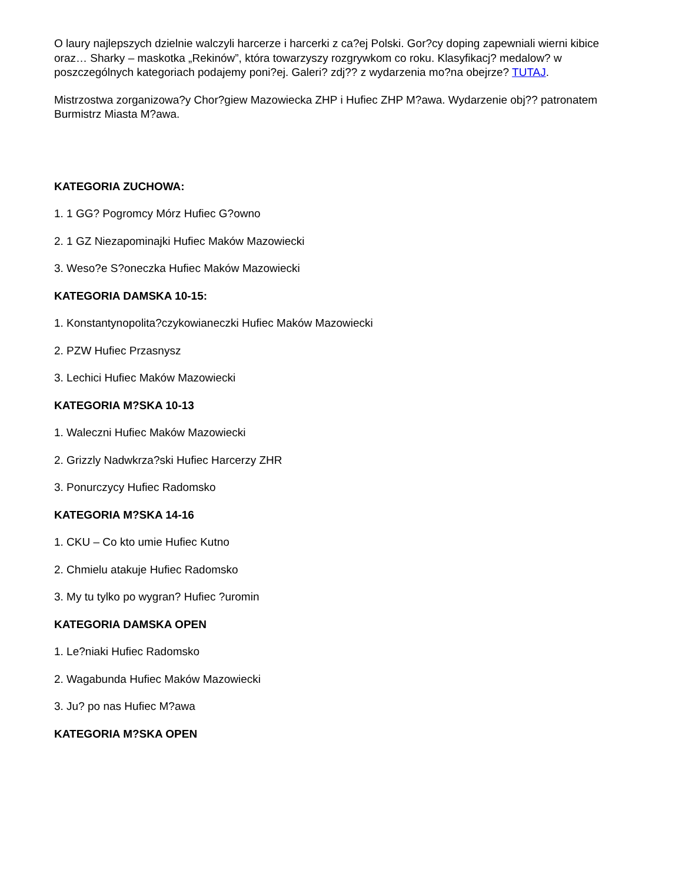O laury najlepszych dzielnie walczyli harcerze i harcerki z ca?ej Polski. Gor?cy doping zapewniali wierni kibice oraz… Sharky – maskotka „Rekinów”, która towarzyszy rozgrywkom co roku. Klasyfikacj? medalow? w poszczególnych kategoriach podajemy poni?ej. Galeri? zdj?? z wydarzenia mo?na obejrze? TUTAJ.
Mistrzostwa zorganizowa?y Chor?giew Mazowiecka ZHP i Hufiec ZHP M?awa. Wydarzenie obj?? patronatem Burmistrz Miasta M?awa.
KATEGORIA ZUCHOWA:
1. 1 GG? Pogromcy Mórz Hufiec G?owno
2. 1 GZ Niezapominajki Hufiec Maków Mazowiecki
3. Weso?e S?oneczka Hufiec Maków Mazowiecki
KATEGORIA DAMSKA 10-15:
1. Konstantynopolita?czykowianeczki Hufiec Maków Mazowiecki
2. PZW Hufiec Przasnysz
3. Lechici Hufiec Maków Mazowiecki
KATEGORIA M?SKA 10-13
1. Waleczni Hufiec Maków Mazowiecki
2. Grizzly Nadwkrza?ski Hufiec Harcerzy ZHR
3. Ponurczycy Hufiec Radomsko
KATEGORIA M?SKA 14-16
1. CKU – Co kto umie Hufiec Kutno
2. Chmielu atakuje Hufiec Radomsko
3. My tu tylko po wygran? Hufiec ?uromin
KATEGORIA DAMSKA OPEN
1. Le?niaki Hufiec Radomsko
2. Wagabunda Hufiec Maków Mazowiecki
3. Ju? po nas Hufiec M?awa
KATEGORIA M?SKA OPEN